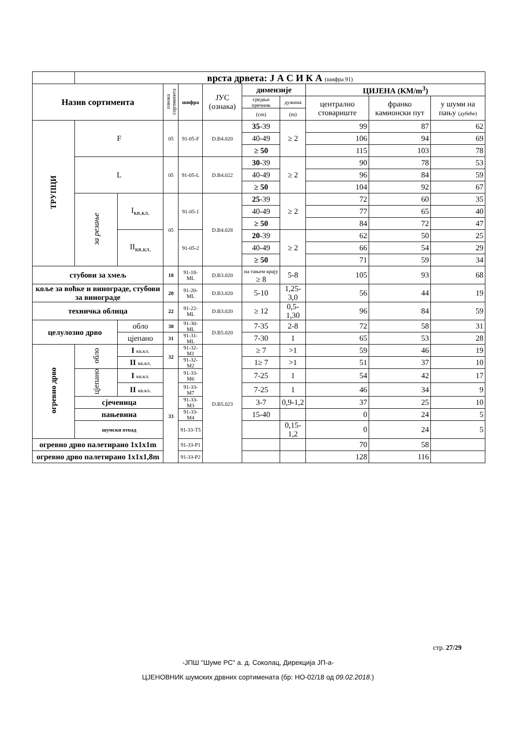| | врста дрвета: Ј А С И К А (шифра 91) | | | | | | | | | |
| Назив сортимента | | | ознака сортимента | шифра | ЈУС (ознака) | димензије | | ЦИЈЕНА (KM/m<sup>3</sup>) | | |
| | | | | | | средњи пречник | дужина | централно стовариште | франко камионски пут | у шуми на пању (дубеће) |
| | | | | | | (cm) | (m) | | | |
| ТРУПЦИ | F | | 05 | 91-05-F | D.B4.020 | 35 -39 | ≥ 2 | 99 | 87 | 62 |
| | | | | | | 40-49 | | 106 | 94 | 69 |
| | | | | | | ≥ 50 | | 115 | 103 | 78 |
| | L | | 05 | 91-05-L | D.B4.022 | 30 -39 | ≥ 2 | 90 | 78 | 53 |
| | | | | | | 40-49 | | 96 | 84 | 59 |
| | | | | | | ≥ 50 | | 104 | 92 | 67 |
| | за резање | I<sub>кв.кл.</sub> | 05 | 91-05-1 | D.B4.028 | 25 -39 | ≥ 2 | 72 | 60 | 35 |
| | | | | | | 40-49 | | 77 | 65 | 40 |
| | | | | | | ≥ 50 | | 84 | 72 | 47 |
| | | II<sub>кв.кл.</sub> | | 91-05-2 | | 20 -39 | ≥ 2 | 62 | 50 | 25 |
| | | | | | | 40-49 | | 66 | 54 | 29 |
| | | | | | | ≥ 50 | | 71 | 59 | 34 |
| стубови за хмељ | | | 18 | 91-18-ML | D.B3.020 | на тањем крају ≥ 8 | 5-8 | 105 | 93 | 68 |
| коље за воћке и винограде, стубови за винограде | | | 20 | 91-20- ML | D.B3.020 | 5-10 | 1,25-3,0 | 56 | 44 | 19 |
| техничка облица | | | 22 | 91-22- ML | D.B3.020 | ≥ 12 | 0,5-1,30 | 96 | 84 | 59 |
| целулозно дрво | | обло | 30 | 91-30- ML | D.B5.020 | 7-35 | 2-8 | 72 | 58 | 31 |
| | | цјепано | 31 | 91-31- ML | | 7-30 | 1 | 65 | 53 | 28 |
| огревно дрво | обло | I кв.кл. | 32 | 91-32-M1 | D.B5.023 | ≥ 7 | >1 | 59 | 46 | 19 |
| | | II кв.кл. | | 91-32-M2 | | 1≥ 7 | >1 | 51 | 37 | 10 |
| | цјепано | I кв.кл. | 33 | 91-33-M6 | | 7-25 | 1 | 54 | 42 | 17 |
| | | II кв.кл. | | 91-33-M7 | | 7-25 | 1 | 46 | 34 | 9 |
| | сјеченица | | | 91-33-M3 | | 3-7 | 0,9-1,2 | 37 | 25 | 10 |
| | пањевина | | | 91-33-M4 | | 15-40 | | 0 | 24 | 5 |
| | шумски отпад | | | 91-33-T5 | | | 0,15-1,2 | 0 | 24 | 5 |
| огревно дрво палетирано 1x1x1m | | | | 91-33-P1 | | | | 70 | 58 | |
| огревно дрво палетирано 1x1x1,8m | | | | 91-33-P2 | | | | 128 | 116 | |
стр. 27/29
-ЈПШ "Шуме РС" а. д. Соколац, Дирекција ЈП-а-
ЦЈЕНОВНИК шумских дрвних сортимената (бр: НО-02/18 од 09.02.2018.)